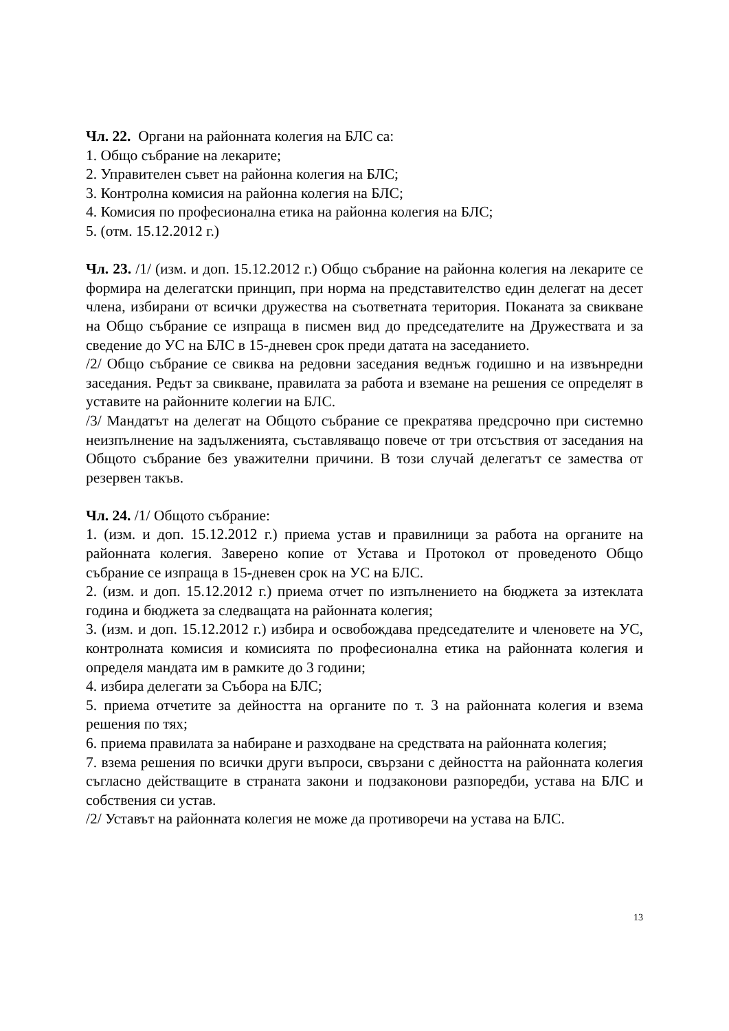Чл. 22. Органи на районната колегия на БЛС са:
1. Общо събрание на лекарите;
2. Управителен съвет на районна колегия на БЛС;
3. Контролна комисия на районна колегия на БЛС;
4. Комисия по професионална етика на районна колегия на БЛС;
5. (отм. 15.12.2012 г.)
Чл. 23. /1/ (изм. и доп. 15.12.2012 г.) Общо събрание на районна колегия на лекарите се формира на делегатски принцип, при норма на представителство един делегат на десет члена, избирани от всички дружества на съответната територия. Поканата за свикване на Общо събрание се изпраща в писмен вид до председателите на Дружествата и за сведение до УС на БЛС в 15-дневен срок преди датата на заседанието.
/2/ Общо събрание се свиква на редовни заседания веднъж годишно и на извънредни заседания. Редът за свикване, правилата за работа и вземане на решения се определят в уставите на районните колегии на БЛС.
/3/ Мандатът на делегат на Общото събрание се прекратява предсрочно при системно неизпълнение на задълженията, съставляващо повече от три отсъствия от заседания на Общото събрание без уважителни причини. В този случай делегатът се замества от резервен такъв.
Чл. 24. /1/ Общото събрание:
1. (изм. и доп. 15.12.2012 г.) приема устав и правилници за работа на органите на районната колегия. Заверено копие от Устава и Протокол от проведеното Общо събрание се изпраща в 15-дневен срок на УС на БЛС.
2. (изм. и доп. 15.12.2012 г.) приема отчет по изпълнението на бюджета за изтеклата година и бюджета за следващата на районната колегия;
3. (изм. и доп. 15.12.2012 г.) избира и освобождава председателите и членовете на УС, контролната комисия и комисията по професионална етика на районната колегия и определя мандата им в рамките до 3 години;
4. избира делегати за Събора на БЛС;
5. приема отчетите за дейността на органите по т. 3 на районната колегия и взема решения по тях;
6. приема правилата за набиране и разходване на средствата на районната колегия;
7. взема решения по всички други въпроси, свързани с дейността на районната колегия съгласно действащите в страната закони и подзаконови разпоредби, устава на БЛС и собствения си устав.
/2/ Уставът на районната колегия не може да противоречи на устава на БЛС.
13